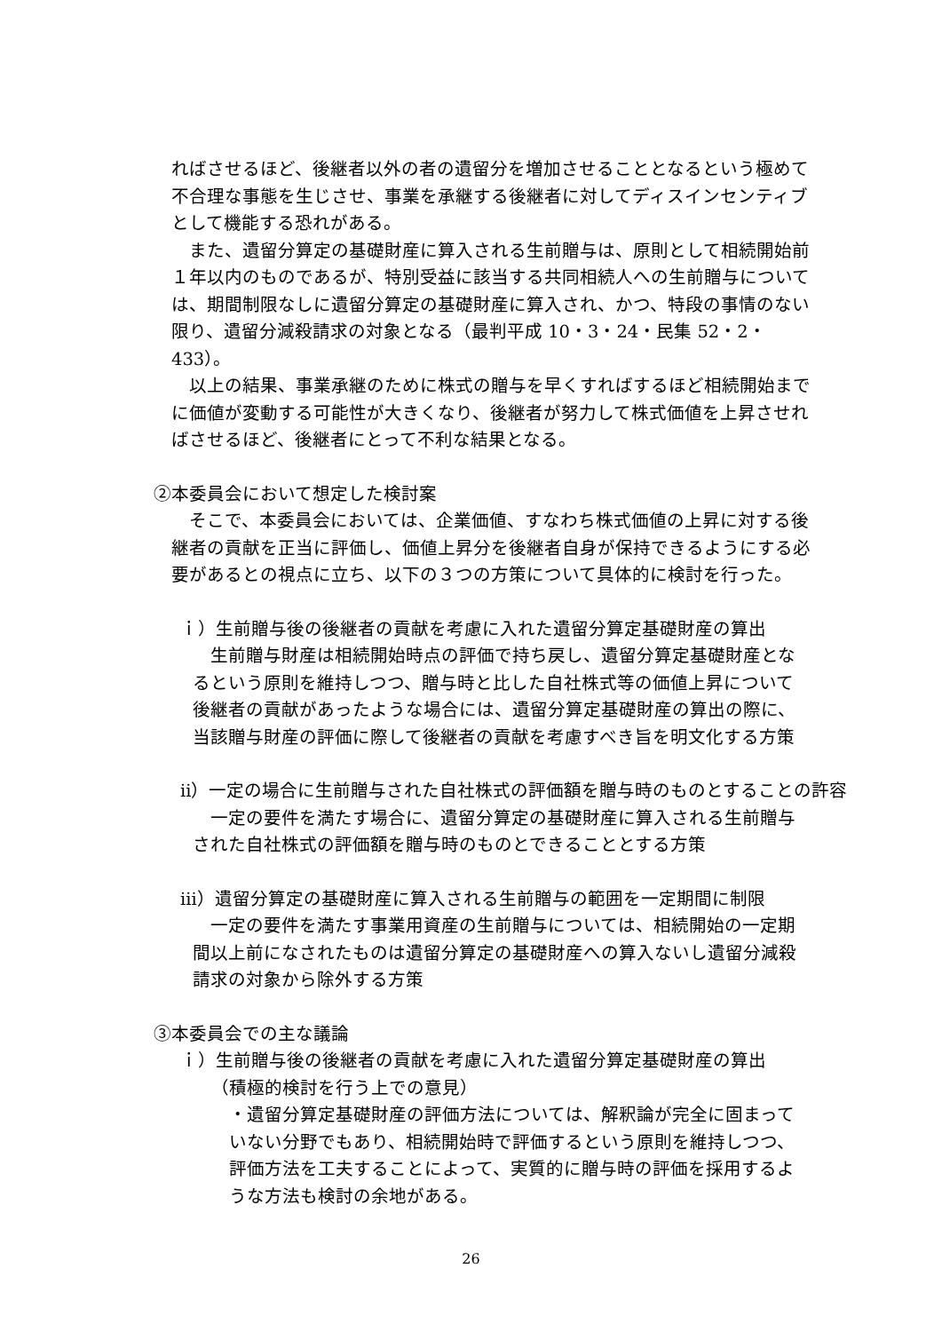ればさせるほど、後継者以外の者の遺留分を増加させることとなるという極めて不合理な事態を生じさせ、事業を承継する後継者に対してディスインセンティブとして機能する恐れがある。
　また、遺留分算定の基礎財産に算入される生前贈与は、原則として相続開始前１年以内のものであるが、特別受益に該当する共同相続人への生前贈与については、期間制限なしに遺留分算定の基礎財産に算入され、かつ、特段の事情のない限り、遺留分減殺請求の対象となる（最判平成 10・3・24・民集 52・2・433）。
　以上の結果、事業承継のために株式の贈与を早くすればするほど相続開始までに価値が変動する可能性が大きくなり、後継者が努力して株式価値を上昇させればさせるほど、後継者にとって不利な結果となる。
②本委員会において想定した検討案
　そこで、本委員会においては、企業価値、すなわち株式価値の上昇に対する後継者の貢献を正当に評価し、価値上昇分を後継者自身が保持できるようにする必要があるとの視点に立ち、以下の３つの方策について具体的に検討を行った。
ｉ）生前贈与後の後継者の貢献を考慮に入れた遺留分算定基礎財産の算出
　生前贈与財産は相続開始時点の評価で持ち戻し、遺留分算定基礎財産となるという原則を維持しつつ、贈与時と比した自社株式等の価値上昇について後継者の貢献があったような場合には、遺留分算定基礎財産の算出の際に、当該贈与財産の評価に際して後継者の貢献を考慮すべき旨を明文化する方策
ⅱ）一定の場合に生前贈与された自社株式の評価額を贈与時のものとすることの許容
　一定の要件を満たす場合に、遺留分算定の基礎財産に算入される生前贈与された自社株式の評価額を贈与時のものとできることとする方策
ⅲ）遺留分算定の基礎財産に算入される生前贈与の範囲を一定期間に制限
　一定の要件を満たす事業用資産の生前贈与については、相続開始の一定期間以上前になされたものは遺留分算定の基礎財産への算入ないし遺留分減殺請求の対象から除外する方策
③本委員会での主な議論
ｉ）生前贈与後の後継者の貢献を考慮に入れた遺留分算定基礎財産の算出
（積極的検討を行う上での意見）
・遺留分算定基礎財産の評価方法については、解釈論が完全に固まっていない分野でもあり、相続開始時で評価するという原則を維持しつつ、評価方法を工夫することによって、実質的に贈与時の評価を採用するような方法も検討の余地がある。
26